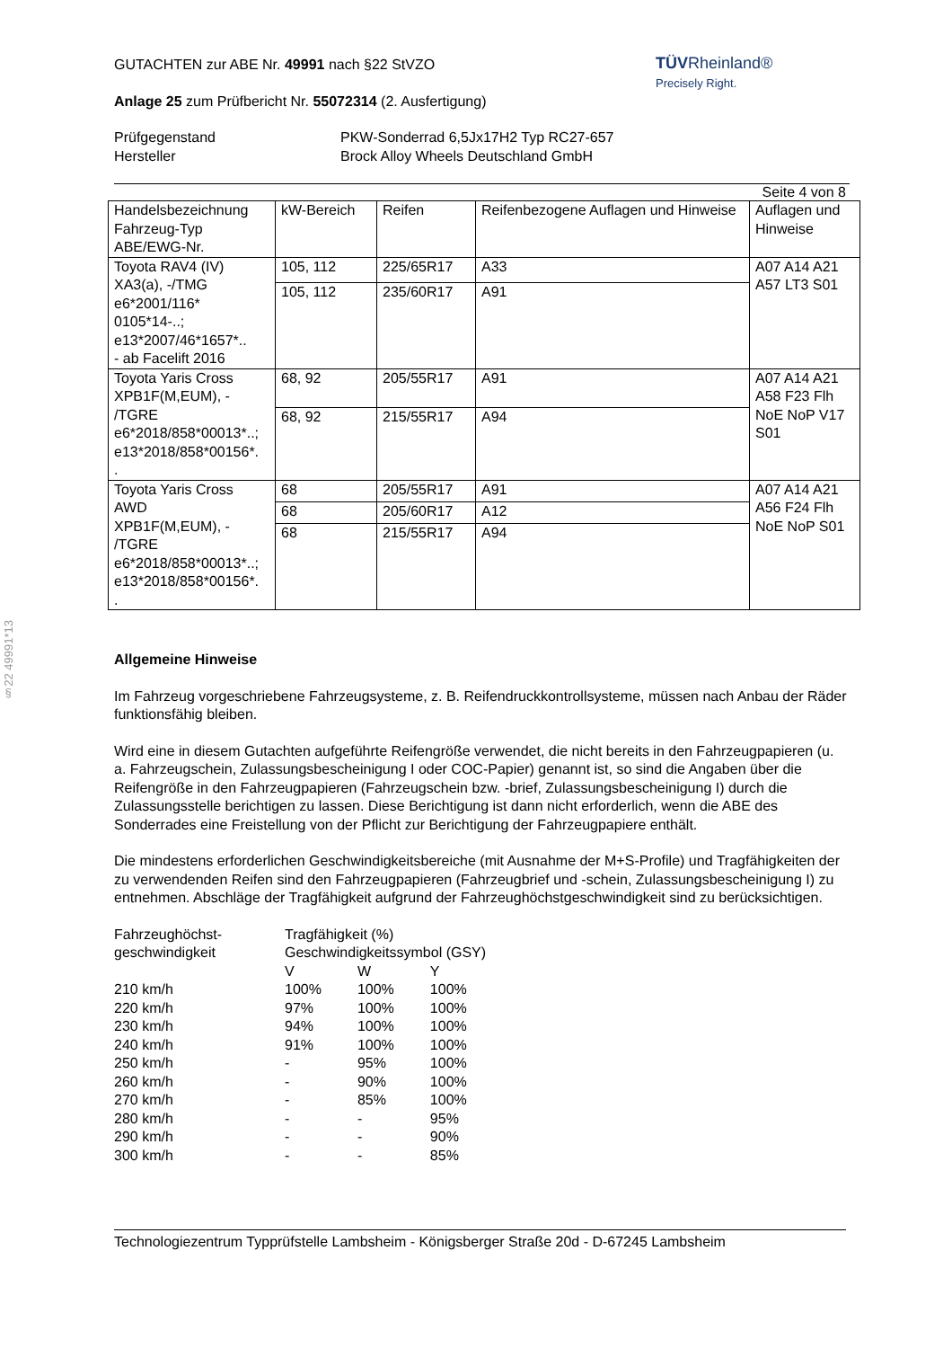§22 49991*13
TÜVRheinland®
Precisely Right.
GUTACHTEN zur ABE Nr. 49991 nach §22 StVZO
Anlage 25 zum Prüfbericht Nr. 55072314 (2. Ausfertigung)
Prüfgegenstand
Hersteller
PKW-Sonderrad 6,5Jx17H2 Typ RC27-657
Brock Alloy Wheels Deutschland GmbH
Seite 4 von 8
| Handelsbezeichnung Fahrzeug-Typ ABE/EWG-Nr. | kW-Bereich | Reifen | Reifenbezogene Auflagen und Hinweise | Auflagen und Hinweise |
| Toyota RAV4 (IV) XA3(a), -/TMG e6*2001/116* 0105*14-..; e13*2007/46*1657*.. - ab Facelift 2016 | 105, 112 | 225/65R17 | A33 | A07 A14 A21 A57 LT3 S01 |
| | 105, 112 | 235/60R17 | A91 | |
| Toyota Yaris Cross XPB1F(M,EUM), - /TGRE e6*2018/858*00013*..; e13*2018/858*00156*. . | 68, 92 | 205/55R17 | A91 | A07 A14 A21 A58 F23 Flh NoE NoP V17 S01 |
| | 68, 92 | 215/55R17 | A94 | |
| Toyota Yaris Cross AWD XPB1F(M,EUM), - /TGRE e6*2018/858*00013*..; e13*2018/858*00156*. . | 68 | 205/55R17 | A91 | A07 A14 A21 A56 F24 Flh NoE NoP S01 |
| | 68 | 205/60R17 | A12 | |
| | 68 | 215/55R17 | A94 | |
Allgemeine Hinweise
Im Fahrzeug vorgeschriebene Fahrzeugsysteme, z. B. Reifendruckkontrollsysteme, müssen nach Anbau der Räder funktionsfähig bleiben.
Wird eine in diesem Gutachten aufgeführte Reifengröße verwendet, die nicht bereits in den Fahrzeugpapieren (u. a. Fahrzeugschein, Zulassungsbescheinigung I oder COC-Papier) genannt ist, so sind die Angaben über die Reifengröße in den Fahrzeugpapieren (Fahrzeugschein bzw. -brief, Zulassungsbescheinigung I) durch die Zulassungsstelle berichtigen zu lassen. Diese Berichtigung ist dann nicht erforderlich, wenn die ABE des Sonderrades eine Freistellung von der Pflicht zur Berichtigung der Fahrzeugpapiere enthält.
Die mindestens erforderlichen Geschwindigkeitsbereiche (mit Ausnahme der M+S-Profile) und Tragfähigkeiten der zu verwendenden Reifen sind den Fahrzeugpapieren (Fahrzeugbrief und -schein, Zulassungsbescheinigung I) zu entnehmen. Abschläge der Tragfähigkeit aufgrund der Fahrzeughöchstgeschwindigkeit sind zu berücksichtigen.
| Fahrzeughöchst- geschwindigkeit | Tragfähigkeit (%) Geschwindigkeitssymbol (GSY) | | |
| | V | W | Y |
| 210 km/h | 100% | 100% | 100% |
| 220 km/h | 97% | 100% | 100% |
| 230 km/h | 94% | 100% | 100% |
| 240 km/h | 91% | 100% | 100% |
| 250 km/h | - | 95% | 100% |
| 260 km/h | - | 90% | 100% |
| 270 km/h | - | 85% | 100% |
| 280 km/h | - | - | 95% |
| 290 km/h | - | - | 90% |
| 300 km/h | - | - | 85% |
Technologiezentrum Typprüfstelle Lambsheim - Königsberger Straße 20d - D-67245 Lambsheim